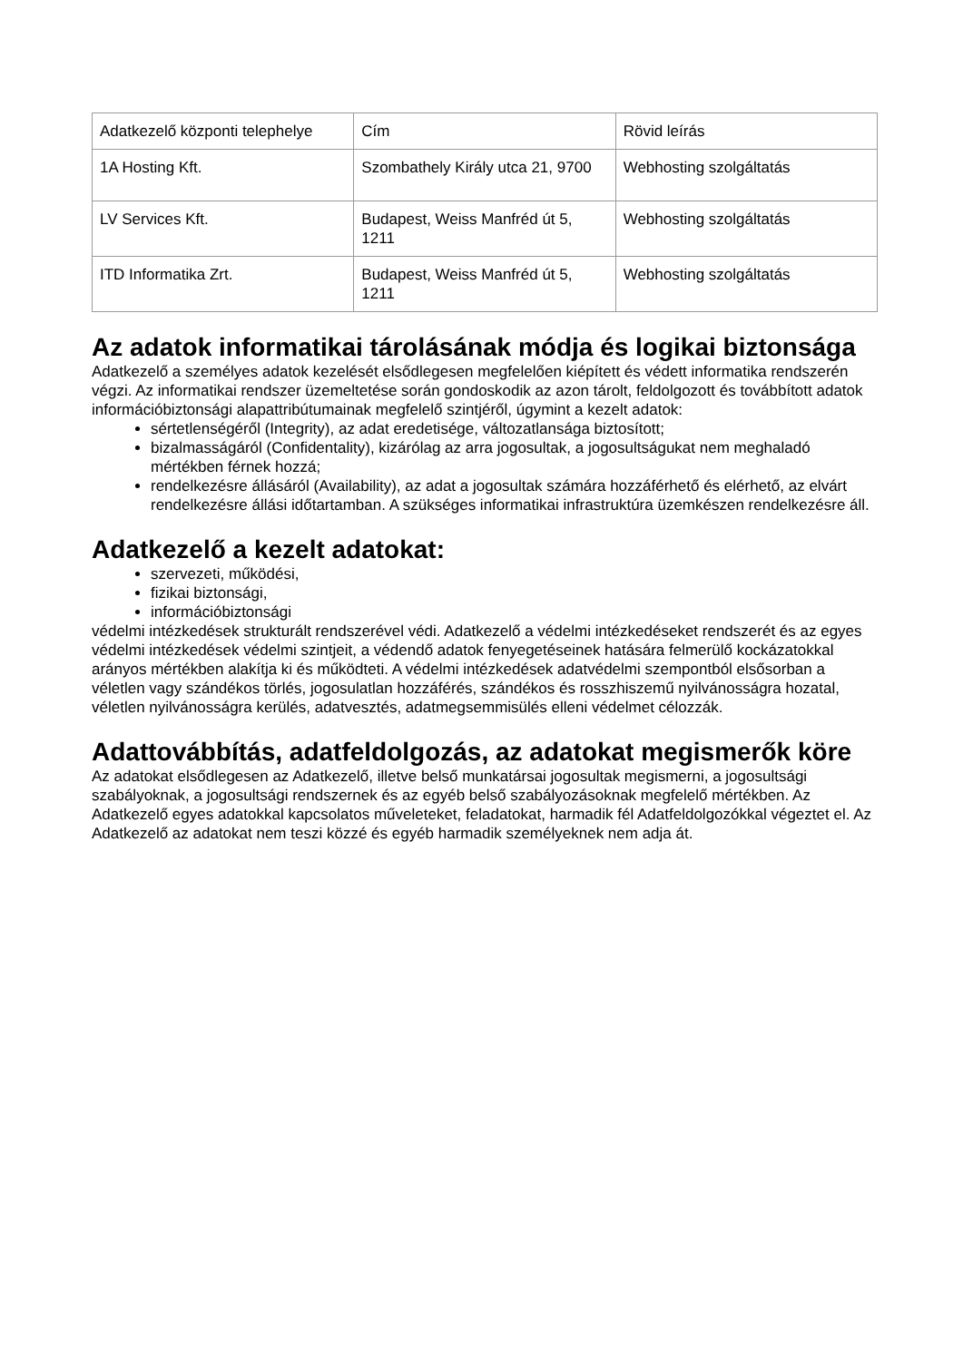| Adatkezelő központi telephelye | Cím | Rövid leírás |
| 1A Hosting Kft. | Szombathely Király utca 21, 9700 | Webhosting szolgáltatás |
| LV Services Kft. | Budapest, Weiss Manfréd út 5, 1211 | Webhosting szolgáltatás |
| ITD Informatika Zrt. | Budapest, Weiss Manfréd út 5, 1211 | Webhosting szolgáltatás |
Az adatok informatikai tárolásának módja és logikai biztonsága
Adatkezelő a személyes adatok kezelését elsődlegesen megfelelően kiépített és védett informatika rendszerén végzi. Az informatikai rendszer üzemeltetése során gondoskodik az azon tárolt, feldolgozott és továbbított adatok információbiztonsági alapattribútumainak megfelelő szintjéről, úgymint a kezelt adatok:
sértetlenségéről (Integrity), az adat eredetisége, változatlansága biztosított;
bizalmasságáról (Confidentality), kizárólag az arra jogosultak, a jogosultságukat nem meghaladó mértékben férnek hozzá;
rendelkezésre állásáról (Availability), az adat a jogosultak számára hozzáférhető és elérhető, az elvárt rendelkezésre állási időtartamban. A szükséges informatikai infrastruktúra üzemkészen rendelkezésre áll.
Adatkezelő a kezelt adatokat:
szervezeti, működési,
fizikai biztonsági,
információbiztonsági
védelmi intézkedések strukturált rendszerével védi. Adatkezelő a védelmi intézkedéseket rendszerét és az egyes védelmi intézkedések védelmi szintjeit, a védendő adatok fenyegetéseinek hatására felmerülő kockázatokkal arányos mértékben alakítja ki és működteti. A védelmi intézkedések adatvédelmi szempontból elsősorban a véletlen vagy szándékos törlés, jogosulatlan hozzáférés, szándékos és rosszhiszemű nyilvánosságra hozatal, véletlen nyilvánosságra kerülés, adatvesztés, adatmegsemmisülés elleni védelmet célozzák.
Adattovábbítás, adatfeldolgozás, az adatokat megismerők köre
Az adatokat elsődlegesen az Adatkezelő, illetve belső munkatársai jogosultak megismerni, a jogosultsági szabályoknak, a jogosultsági rendszernek és az egyéb belső szabályozásoknak megfelelő mértékben. Az Adatkezelő egyes adatokkal kapcsolatos műveleteket, feladatokat, harmadik fél Adatfeldolgozókkal végeztet el. Az Adatkezelő az adatokat nem teszi közzé és egyéb harmadik személyeknek nem adja át.